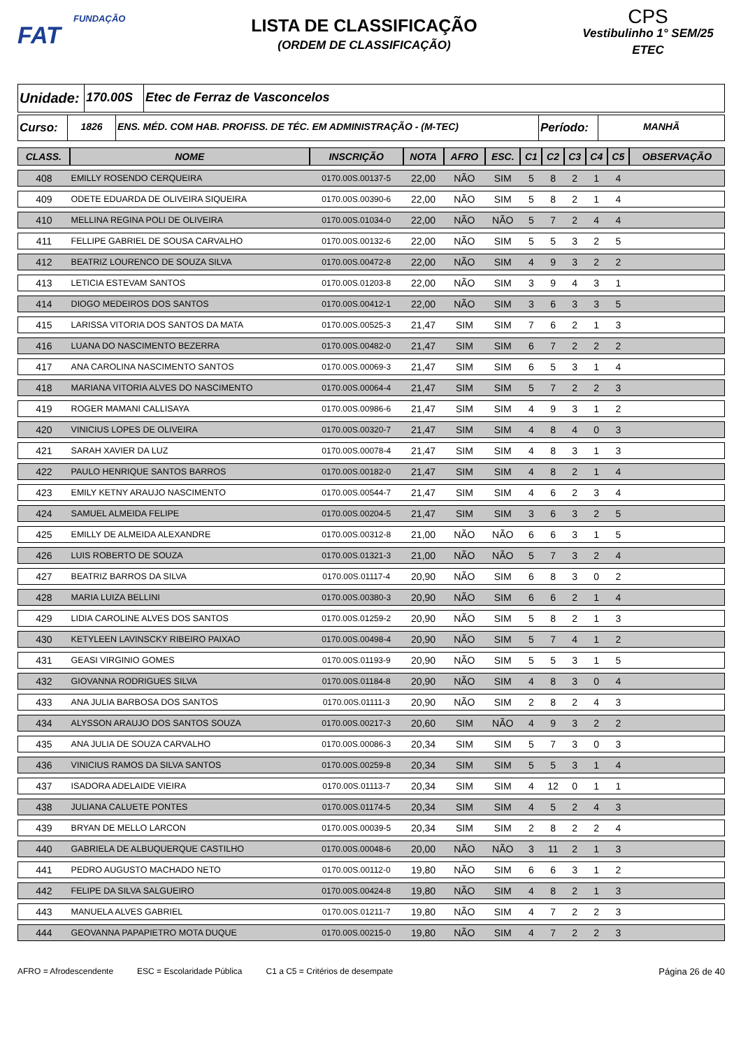FUNDAÇÃO
FAT
LISTA DE CLASSIFICAÇÃO
(ORDEM DE CLASSIFICAÇÃO)
CPS
Vestibulinho 1° SEM/25
ETEC
Unidade:
170.00S Etec de Ferraz de Vasconcelos
Curso:
1826 ENS. MÉD. COM HAB. PROFISS. DE TÉC. EM ADMINISTRAÇÃO - (M-TEC)
Período:
MANHÃ
| CLASS. | NOME | INSCRIÇÃO | NOTA | AFRO | ESC. | C1 | C2 | C3 | C4 | C5 | OBSERVAÇÃO |
| --- | --- | --- | --- | --- | --- | --- | --- | --- | --- | --- | --- |
| 408 | EMILLY ROSENDO CERQUEIRA | 0170.00S.00137-5 | 22,00 | NÃO | SIM | 5 | 8 | 2 | 1 | 4 | |
| 409 | ODETE EDUARDA DE OLIVEIRA SIQUEIRA | 0170.00S.00390-6 | 22,00 | NÃO | SIM | 5 | 8 | 2 | 1 | 4 | |
| 410 | MELLINA REGINA POLI DE OLIVEIRA | 0170.00S.01034-0 | 22,00 | NÃO | NÃO | 5 | 7 | 2 | 4 | 4 | |
| 411 | FELLIPE GABRIEL DE SOUSA CARVALHO | 0170.00S.00132-6 | 22,00 | NÃO | SIM | 5 | 5 | 3 | 2 | 5 | |
| 412 | BEATRIZ LOURENCO DE SOUZA SILVA | 0170.00S.00472-8 | 22,00 | NÃO | SIM | 4 | 9 | 3 | 2 | 2 | |
| 413 | LETICIA ESTEVAM SANTOS | 0170.00S.01203-8 | 22,00 | NÃO | SIM | 3 | 9 | 4 | 3 | 1 | |
| 414 | DIOGO MEDEIROS DOS SANTOS | 0170.00S.00412-1 | 22,00 | NÃO | SIM | 3 | 6 | 3 | 3 | 5 | |
| 415 | LARISSA VITORIA DOS SANTOS DA MATA | 0170.00S.00525-3 | 21,47 | SIM | SIM | 7 | 6 | 2 | 1 | 3 | |
| 416 | LUANA DO NASCIMENTO BEZERRA | 0170.00S.00482-0 | 21,47 | SIM | SIM | 6 | 7 | 2 | 2 | 2 | |
| 417 | ANA CAROLINA NASCIMENTO SANTOS | 0170.00S.00069-3 | 21,47 | SIM | SIM | 6 | 5 | 3 | 1 | 4 | |
| 418 | MARIANA VITORIA ALVES DO NASCIMENTO | 0170.00S.00064-4 | 21,47 | SIM | SIM | 5 | 7 | 2 | 2 | 3 | |
| 419 | ROGER MAMANI CALLISAYA | 0170.00S.00986-6 | 21,47 | SIM | SIM | 4 | 9 | 3 | 1 | 2 | |
| 420 | VINICIUS LOPES DE OLIVEIRA | 0170.00S.00320-7 | 21,47 | SIM | SIM | 4 | 8 | 4 | 0 | 3 | |
| 421 | SARAH XAVIER DA LUZ | 0170.00S.00078-4 | 21,47 | SIM | SIM | 4 | 8 | 3 | 1 | 3 | |
| 422 | PAULO HENRIQUE SANTOS BARROS | 0170.00S.00182-0 | 21,47 | SIM | SIM | 4 | 8 | 2 | 1 | 4 | |
| 423 | EMILY KETNY ARAUJO NASCIMENTO | 0170.00S.00544-7 | 21,47 | SIM | SIM | 4 | 6 | 2 | 3 | 4 | |
| 424 | SAMUEL ALMEIDA FELIPE | 0170.00S.00204-5 | 21,47 | SIM | SIM | 3 | 6 | 3 | 2 | 5 | |
| 425 | EMILLY DE ALMEIDA ALEXANDRE | 0170.00S.00312-8 | 21,00 | NÃO | NÃO | 6 | 6 | 3 | 1 | 5 | |
| 426 | LUIS ROBERTO DE SOUZA | 0170.00S.01321-3 | 21,00 | NÃO | NÃO | 5 | 7 | 3 | 2 | 4 | |
| 427 | BEATRIZ BARROS DA SILVA | 0170.00S.01117-4 | 20,90 | NÃO | SIM | 6 | 8 | 3 | 0 | 2 | |
| 428 | MARIA LUIZA BELLINI | 0170.00S.00380-3 | 20,90 | NÃO | SIM | 6 | 6 | 2 | 1 | 4 | |
| 429 | LIDIA CAROLINE ALVES DOS SANTOS | 0170.00S.01259-2 | 20,90 | NÃO | SIM | 5 | 8 | 2 | 1 | 3 | |
| 430 | KETYLEEN LAVINSCKY RIBEIRO PAIXAO | 0170.00S.00498-4 | 20,90 | NÃO | SIM | 5 | 7 | 4 | 1 | 2 | |
| 431 | GEASI VIRGINIO GOMES | 0170.00S.01193-9 | 20,90 | NÃO | SIM | 5 | 5 | 3 | 1 | 5 | |
| 432 | GIOVANNA RODRIGUES SILVA | 0170.00S.01184-8 | 20,90 | NÃO | SIM | 4 | 8 | 3 | 0 | 4 | |
| 433 | ANA JULIA BARBOSA DOS SANTOS | 0170.00S.01111-3 | 20,90 | NÃO | SIM | 2 | 8 | 2 | 4 | 3 | |
| 434 | ALYSSON ARAUJO DOS SANTOS SOUZA | 0170.00S.00217-3 | 20,60 | SIM | NÃO | 4 | 9 | 3 | 2 | 2 | |
| 435 | ANA JULIA DE SOUZA CARVALHO | 0170.00S.00086-3 | 20,34 | SIM | SIM | 5 | 7 | 3 | 0 | 3 | |
| 436 | VINICIUS RAMOS DA SILVA SANTOS | 0170.00S.00259-8 | 20,34 | SIM | SIM | 5 | 5 | 3 | 1 | 4 | |
| 437 | ISADORA ADELAIDE VIEIRA | 0170.00S.01113-7 | 20,34 | SIM | SIM | 4 | 12 | 0 | 1 | 1 | |
| 438 | JULIANA CALUETE PONTES | 0170.00S.01174-5 | 20,34 | SIM | SIM | 4 | 5 | 2 | 4 | 3 | |
| 439 | BRYAN DE MELLO LARCON | 0170.00S.00039-5 | 20,34 | SIM | SIM | 2 | 8 | 2 | 2 | 4 | |
| 440 | GABRIELA DE ALBUQUERQUE CASTILHO | 0170.00S.00048-6 | 20,00 | NÃO | NÃO | 3 | 11 | 2 | 1 | 3 | |
| 441 | PEDRO AUGUSTO MACHADO NETO | 0170.00S.00112-0 | 19,80 | NÃO | SIM | 6 | 6 | 3 | 1 | 2 | |
| 442 | FELIPE DA SILVA SALGUEIRO | 0170.00S.00424-8 | 19,80 | NÃO | SIM | 4 | 8 | 2 | 1 | 3 | |
| 443 | MANUELA ALVES GABRIEL | 0170.00S.01211-7 | 19,80 | NÃO | SIM | 4 | 7 | 2 | 2 | 3 | |
| 444 | GEOVANNA PAPAPIETRO MOTA DUQUE | 0170.00S.00215-0 | 19,80 | NÃO | SIM | 4 | 7 | 2 | 2 | 3 | |
AFRO = Afrodescendente ESC = Escolaridade Pública C1 a C5 = Critérios de desempate Página 26 de 40